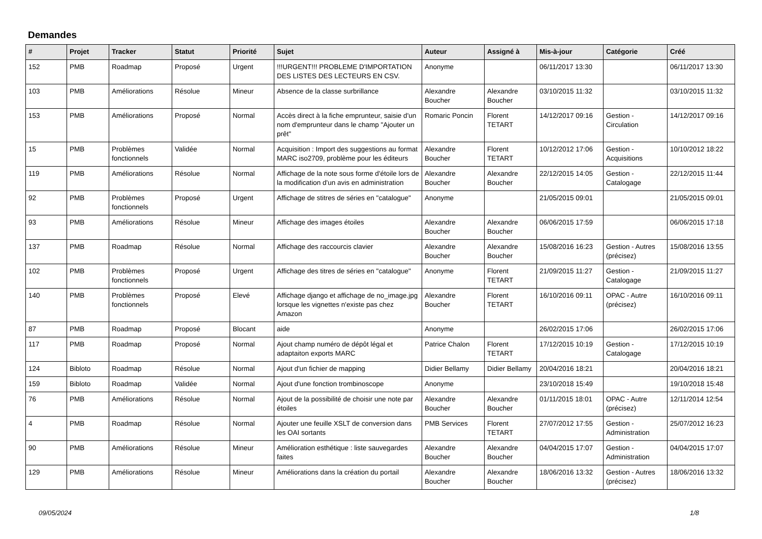Demandes
| # | Projet | Tracker | Statut | Priorité | Sujet | Auteur | Assigné à | Mis-à-jour | Catégorie | Créé |
| --- | --- | --- | --- | --- | --- | --- | --- | --- | --- | --- |
| 152 | PMB | Roadmap | Proposé | Urgent | !!!URGENT!!! PROBLEME D'IMPORTATION DES LISTES DES LECTEURS EN CSV. | Anonyme | | 06/11/2017 13:30 | | 06/11/2017 13:30 |
| 103 | PMB | Améliorations | Résolue | Mineur | Absence de la classe surbrillance | Alexandre Boucher | Alexandre Boucher | 03/10/2015 11:32 | | 03/10/2015 11:32 |
| 153 | PMB | Améliorations | Proposé | Normal | Accès direct à la fiche emprunteur, saisie d'un nom d'emprunteur dans le champ "Ajouter un prêt" | Romaric Poncin | Florent TETART | 14/12/2017 09:16 | Gestion - Circulation | 14/12/2017 09:16 |
| 15 | PMB | Problèmes fonctionnels | Validée | Normal | Acquisition : Import des suggestions au format MARC iso2709, problème pour les éditeurs | Alexandre Boucher | Florent TETART | 10/12/2012 17:06 | Gestion - Acquisitions | 10/10/2012 18:22 |
| 119 | PMB | Améliorations | Résolue | Normal | Affichage de la note sous forme d'étoile lors de la modification d'un avis en administration | Alexandre Boucher | Alexandre Boucher | 22/12/2015 14:05 | Gestion - Catalogage | 22/12/2015 11:44 |
| 92 | PMB | Problèmes fonctionnels | Proposé | Urgent | Affichage de stitres de séries en "catalogue" | Anonyme | | 21/05/2015 09:01 | | 21/05/2015 09:01 |
| 93 | PMB | Améliorations | Résolue | Mineur | Affichage des images étoiles | Alexandre Boucher | Alexandre Boucher | 06/06/2015 17:59 | | 06/06/2015 17:18 |
| 137 | PMB | Roadmap | Résolue | Normal | Affichage des raccourcis clavier | Alexandre Boucher | Alexandre Boucher | 15/08/2016 16:23 | Gestion - Autres (précisez) | 15/08/2016 13:55 |
| 102 | PMB | Problèmes fonctionnels | Proposé | Urgent | Affichage des titres de séries en "catalogue" | Anonyme | Florent TETART | 21/09/2015 11:27 | Gestion - Catalogage | 21/09/2015 11:27 |
| 140 | PMB | Problèmes fonctionnels | Proposé | Elevé | Affichage django et affichage de no_image.jpg lorsque les vignettes n'existe pas chez Amazon | Alexandre Boucher | Florent TETART | 16/10/2016 09:11 | OPAC - Autre (précisez) | 16/10/2016 09:11 |
| 87 | PMB | Roadmap | Proposé | Blocant | aide | Anonyme | | 26/02/2015 17:06 | | 26/02/2015 17:06 |
| 117 | PMB | Roadmap | Proposé | Normal | Ajout champ numéro de dépôt légal et adaptaiton exports MARC | Patrice Chalon | Florent TETART | 17/12/2015 10:19 | Gestion - Catalogage | 17/12/2015 10:19 |
| 124 | Bibloto | Roadmap | Résolue | Normal | Ajout d'un fichier de mapping | Didier Bellamy | Didier Bellamy | 20/04/2016 18:21 | | 20/04/2016 18:21 |
| 159 | Bibloto | Roadmap | Validée | Normal | Ajout d'une fonction trombinoscope | Anonyme | | 23/10/2018 15:49 | | 19/10/2018 15:48 |
| 76 | PMB | Améliorations | Résolue | Normal | Ajout de la possibilité de choisir une note par étoiles | Alexandre Boucher | Alexandre Boucher | 01/11/2015 18:01 | OPAC - Autre (précisez) | 12/11/2014 12:54 |
| 4 | PMB | Roadmap | Résolue | Normal | Ajouter une feuille XSLT de conversion dans les OAI sortants | PMB Services | Florent TETART | 27/07/2012 17:55 | Gestion - Administration | 25/07/2012 16:23 |
| 90 | PMB | Améliorations | Résolue | Mineur | Amélioration esthétique : liste sauvegardes faites | Alexandre Boucher | Alexandre Boucher | 04/04/2015 17:07 | Gestion - Administration | 04/04/2015 17:07 |
| 129 | PMB | Améliorations | Résolue | Mineur | Améliorations dans la création du portail | Alexandre Boucher | Alexandre Boucher | 18/06/2016 13:32 | Gestion - Autres (précisez) | 18/06/2016 13:32 |
09/05/2024 1/8